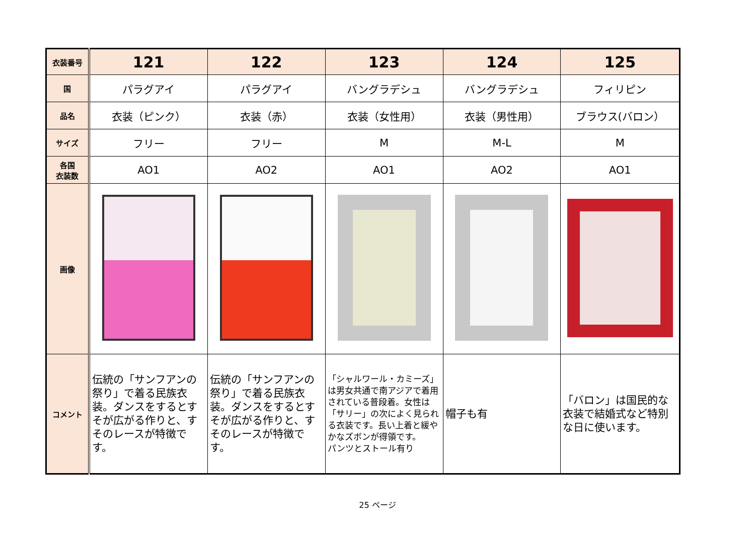| 衣装番号 | 121 | 122 | 123 | 124 | 125 |
| 国 | パラグアイ | パラグアイ | バングラデシュ | バングラデシュ | フィリピン |
| 品名 | 衣装（ピンク） | 衣装（赤） | 衣装（女性用） | 衣装（男性用） | ブラウス(バロン） |
| サイズ | フリー | フリー | M | M-L | M |
| 各国 衣装数 | AO1 | AO2 | AO1 | AO2 | AO1 |
| 画像 | | | | | |
| コメント | 伝統の「サンフアンの祭り」で着る民族衣装。ダンスをするとすそが広がる作りと、すそのレースが特徴です。 | 伝統の「サンフアンの祭り」で着る民族衣装。ダンスをするとすそが広がる作りと、すそのレースが特徴です。 | 「シャルワール・カミーズ」は男女共通で南アジアで着用されている普段着。女性は「サリー」の次によく見られる衣装です。長い上着と緩やかなズボンが得領です。 パンツとストール有り | 帽子も有 | 「バロン」は国民的な衣装で結婚式など特別な日に使います。 |
25 ページ